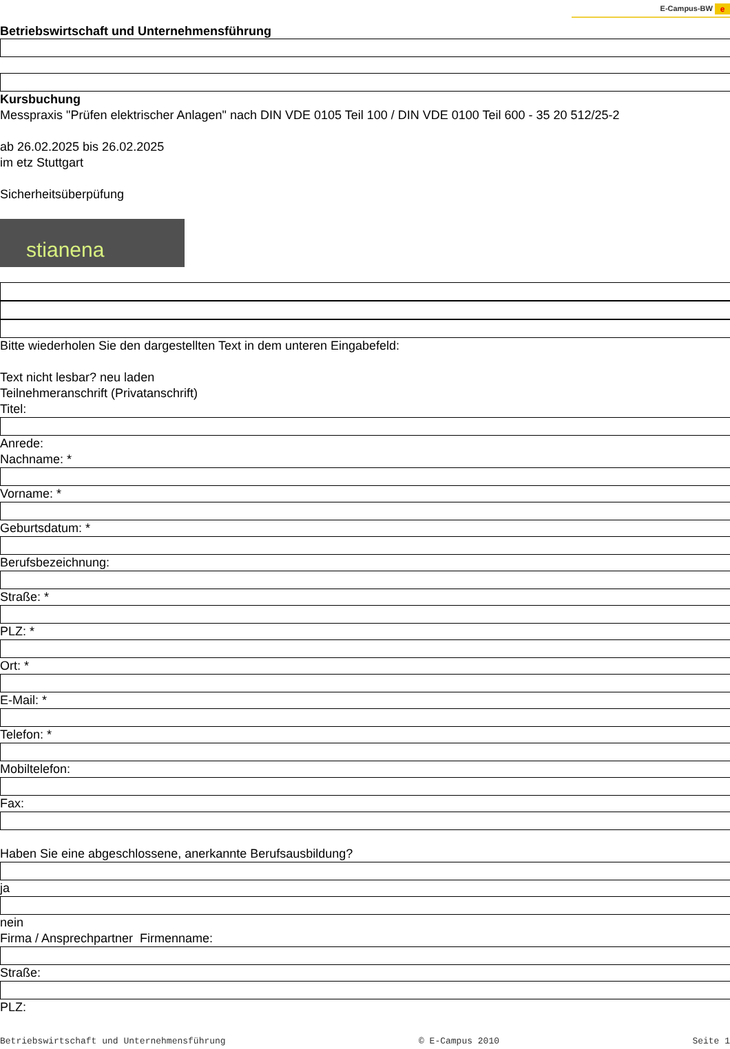E-Campus-BW e
Betriebswirtschaft und Unternehmensführung
Kursbuchung
Messpraxis "Prüfen elektrischer Anlagen" nach DIN VDE 0105 Teil 100 / DIN VDE 0100 Teil 600 - 35 20 512/25-2
ab 26.02.2025 bis 26.02.2025
im etz Stuttgart
Sicherheitsüberpüfung
stianena
Bitte wiederholen Sie den dargestellten Text in dem unteren Eingabefeld:
Text nicht lesbar? neu laden
Teilnehmeranschrift (Privatanschrift)
Titel:
Anrede:
Nachname: *
Vorname: *
Geburtsdatum: *
Berufsbezeichnung:
Straße: *
PLZ: *
Ort: *
E-Mail: *
Telefon: *
Mobiltelefon:
Fax:
Haben Sie eine abgeschlossene, anerkannte Berufsausbildung?
ja
nein
Firma / Ansprechpartner Firmenname:
Straße:
PLZ:
Betriebswirtschaft und Unternehmensführung © E-Campus 2010 Seite 1